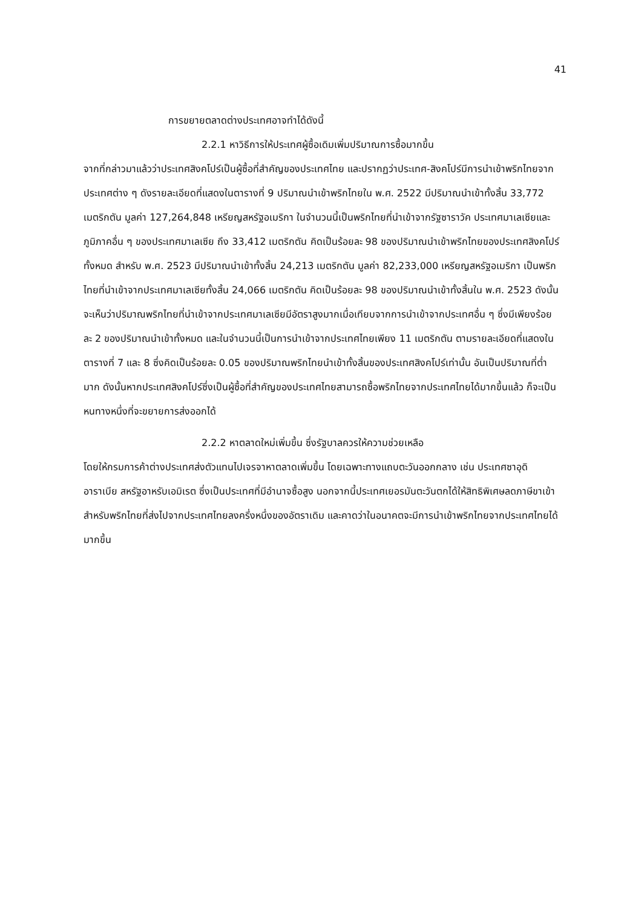41
การขยายตลาดต่างประเทศอาจทำได้ดังนี้
2.2.1 หาวิธีการให้ประเทศผู้ซื้อเดิมเพิ่มปริมาณการซื้อมากขึ้น
จากที่กล่าวมาแล้วว่าประเทศสิงคโปร์เป็นผู้ซื้อที่สำคัญของประเทศไทย และปรากฏว่าประเทศ-สิงคโปร์มีการนำเข้าพริกไทยจากประเทศต่าง ๆ ดังรายละเอียดที่แสดงในตารางที่ 9 ปริมาณนำเข้าพริกไทยใน พ.ศ. 2522 มีปริมาณนำเข้าทั้งสิ้น 33,772 เมตริกตัน มูลค่า 127,264,848 เหรียญสหรัฐอเมริกา ในจำนวนนี้เป็นพริกไทยที่นำเข้าจากรัฐซาราวัค ประเทศมาเลเซียและภูมิภาคอื่น ๆ ของประเทศมาเลเซีย ถึง 33,412 เมตริกตัน คิดเป็นร้อยละ 98 ของปริมาณนำเข้าพริกไทยของประเทศสิงคโปร์ทั้งหมด สำหรับ พ.ศ. 2523 มีปริมาณนำเข้าทั้งสิ้น 24,213 เมตริกตัน มูลค่า 82,233,000 เหรียญสหรัฐอเมริกา เป็นพริกไทยที่นำเข้าจากประเทศมาเลเซียทั้งสิ้น 24,066 เมตริกตัน คิดเป็นร้อยละ 98 ของปริมาณนำเข้าทั้งสิ้นใน พ.ศ. 2523 ดังนั้นจะเห็นว่าปริมาณพริกไทยที่นำเข้าจากประเทศมาเลเซียมีอัตราสูงมากเมื่อเทียบจากการนำเข้าจากประเทศอื่น ๆ ซึ่งมีเพียงร้อยละ 2 ของปริมาณนำเข้าทั้งหมด และในจำนวนนี้เป็นการนำเข้าจากประเทศไทยเพียง 11 เมตริกตัน ตามรายละเอียดที่แสดงในตารางที่ 7 และ 8 ซึ่งคิดเป็นร้อยละ 0.05 ของปริมาณพริกไทยนำเข้าทั้งสิ้นของประเทศสิงคโปร์เท่านั้น อันเป็นปริมาณที่ต่ำมาก ดังนั้นหากประเทศสิงคโปร์ซึ่งเป็นผู้ซื้อที่สำคัญของประเทศไทยสามารถซื้อพริกไทยจากประเทศไทยได้มากขึ้นแล้ว ก็จะเป็นหนทางหนึ่งที่จะขยายการส่งออกได้
2.2.2 หาตลาดใหม่เพิ่มขึ้น ซึ่งรัฐบาลควรให้ความช่วยเหลือ
โดยให้กรมการค้าต่างประเทศส่งตัวแทนไปเจรจาหาตลาดเพิ่มขึ้น โดยเฉพาะทางแถบตะวันออกกลาง เช่น ประเทศซาอุดิอาราเบีย สหรัฐอาหรับเอมิเรต ซึ่งเป็นประเทศที่มีอำนาจซื้อสูง นอกจากนี้ประเทศเยอรมันตะวันตกได้ให้สิทธิพิเศษลดภาษีขาเข้าสำหรับพริกไทยที่ส่งไปจากประเทศไทยลงครึ่งหนึ่งของอัตราเดิม และคาดว่าในอนาคตจะมีการนำเข้าพริกไทยจากประเทศไทยได้มากขึ้น